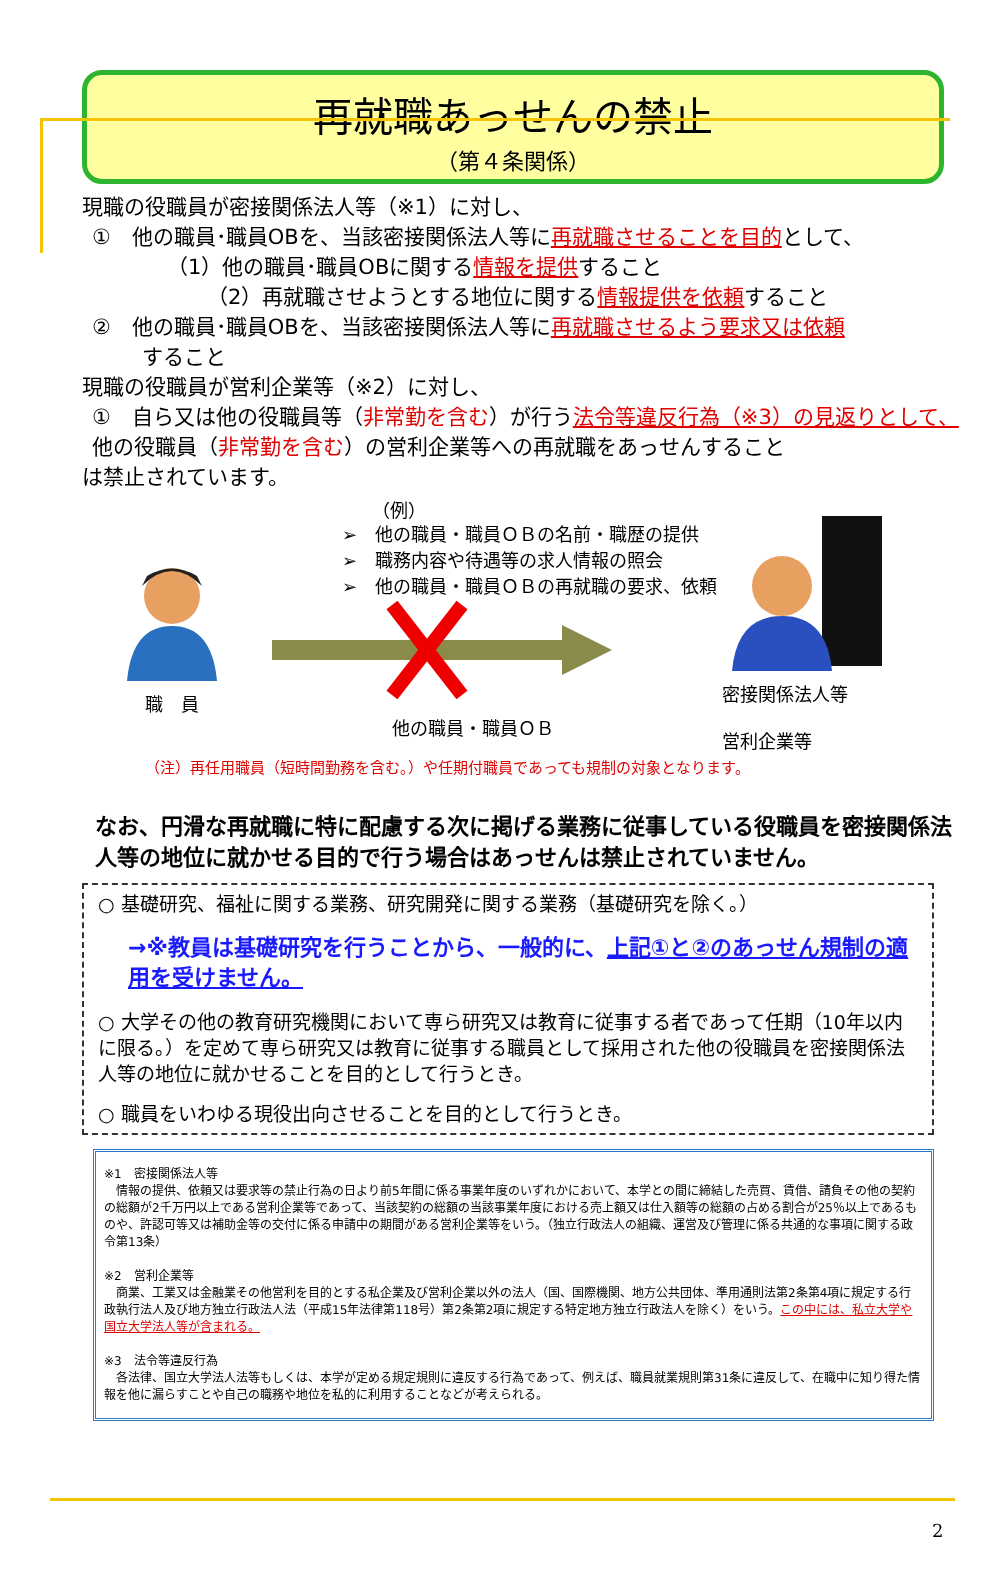再就職あっせんの禁止
（第４条関係）
現職の役職員が密接関係法人等（※1）に対し、
①　他の職員･職員OBを、当該密接関係法人等に再就職させることを目的として、
（1）他の職員･職員OBに関する情報を提供すること
（2）再就職させようとする地位に関する情報提供を依頼すること
②　他の職員･職員OBを、当該密接関係法人等に再就職させるよう要求又は依頼
すること
現職の役職員が営利企業等（※2）に対し、
①　自ら又は他の役職員等（非常勤を含む）が行う法令等違反行為（※3）の見返りとして、他の役職員（非常勤を含む）の営利企業等への再就職をあっせんすること
は禁止されています。
職　員
（例）
➢　他の職員・職員ＯＢの名前・職歴の提供
➢　職務内容や待遇等の求人情報の照会
➢　他の職員・職員ＯＢの再就職の要求、依頼
他の職員・職員ＯＢ
密接関係法人等
営利企業等
（注）再任用職員（短時間勤務を含む。）や任期付職員であっても規制の対象となります。
なお、円滑な再就職に特に配慮する次に掲げる業務に従事している役職員を密接関係法人等の地位に就かせる目的で行う場合はあっせんは禁止されていません。
○ 基礎研究、福祉に関する業務、研究開発に関する業務（基礎研究を除く。）
→※教員は基礎研究を行うことから、一般的に、上記①と②のあっせん規制の適用を受けません。
○ 大学その他の教育研究機関において専ら研究又は教育に従事する者であって任期（10年以内に限る。）を定めて専ら研究又は教育に従事する職員として採用された他の役職員を密接関係法人等の地位に就かせることを目的として行うとき。
○ 職員をいわゆる現役出向させることを目的として行うとき。
※1　密接関係法人等
　情報の提供、依頼又は要求等の禁止行為の日より前5年間に係る事業年度のいずれかにおいて、本学との間に締結した売買、賃借、請負その他の契約の総額が2千万円以上である営利企業等であって、当該契約の総額の当該事業年度における売上額又は仕入額等の総額の占める割合が25％以上であるものや、許認可等又は補助金等の交付に係る申請中の期間がある営利企業等をいう。（独立行政法人の組織、運営及び管理に係る共通的な事項に関する政令第13条）
※2　営利企業等
　商業、工業又は金融業その他営利を目的とする私企業及び営利企業以外の法人（国、国際機関、地方公共団体、準用通則法第2条第4項に規定する行政執行法人及び地方独立行政法人法（平成15年法律第118号）第2条第2項に規定する特定地方独立行政法人を除く）をいう。この中には、私立大学や国立大学法人等が含まれる。
※3　法令等違反行為
　各法律、国立大学法人法等もしくは、本学が定める規定規則に違反する行為であって、例えば、職員就業規則第31条に違反して、在職中に知り得た情報を他に漏らすことや自己の職務や地位を私的に利用することなどが考えられる。
2